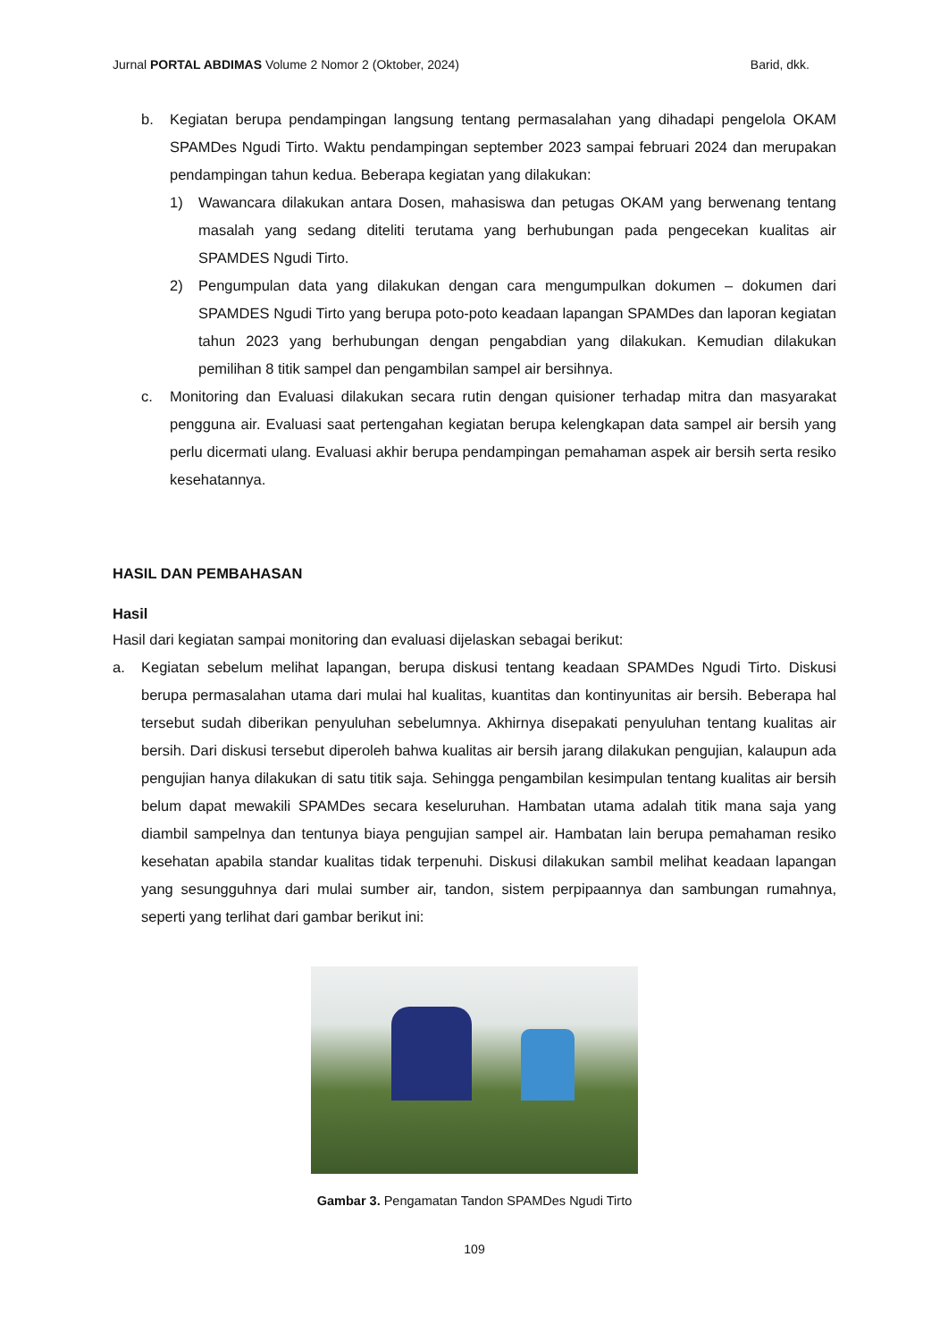Jurnal PORTAL ABDIMAS Volume 2 Nomor 2 (Oktober, 2024) Barid, dkk.
b. Kegiatan berupa pendampingan langsung tentang permasalahan yang dihadapi pengelola OKAM SPAMDes Ngudi Tirto. Waktu pendampingan september 2023 sampai februari 2024 dan merupakan pendampingan tahun kedua. Beberapa kegiatan yang dilakukan:
1) Wawancara dilakukan antara Dosen, mahasiswa dan petugas OKAM yang berwenang tentang masalah yang sedang diteliti terutama yang berhubungan pada pengecekan kualitas air SPAMDES Ngudi Tirto.
2) Pengumpulan data yang dilakukan dengan cara mengumpulkan dokumen – dokumen dari SPAMDES Ngudi Tirto yang berupa poto-poto keadaan lapangan SPAMDes dan laporan kegiatan tahun 2023 yang berhubungan dengan pengabdian yang dilakukan. Kemudian dilakukan pemilihan 8 titik sampel dan pengambilan sampel air bersihnya.
c. Monitoring dan Evaluasi dilakukan secara rutin dengan quisioner terhadap mitra dan masyarakat pengguna air. Evaluasi saat pertengahan kegiatan berupa kelengkapan data sampel air bersih yang perlu dicermati ulang. Evaluasi akhir berupa pendampingan pemahaman aspek air bersih serta resiko kesehatannya.
HASIL DAN PEMBAHASAN
Hasil
Hasil dari kegiatan sampai monitoring dan evaluasi dijelaskan sebagai berikut:
a. Kegiatan sebelum melihat lapangan, berupa diskusi tentang keadaan SPAMDes Ngudi Tirto. Diskusi berupa permasalahan utama dari mulai hal kualitas, kuantitas dan kontinyunitas air bersih. Beberapa hal tersebut sudah diberikan penyuluhan sebelumnya. Akhirnya disepakati penyuluhan tentang kualitas air bersih. Dari diskusi tersebut diperoleh bahwa kualitas air bersih jarang dilakukan pengujian, kalaupun ada pengujian hanya dilakukan di satu titik saja. Sehingga pengambilan kesimpulan tentang kualitas air bersih belum dapat mewakili SPAMDes secara keseluruhan. Hambatan utama adalah titik mana saja yang diambil sampelnya dan tentunya biaya pengujian sampel air. Hambatan lain berupa pemahaman resiko kesehatan apabila standar kualitas tidak terpenuhi. Diskusi dilakukan sambil melihat keadaan lapangan yang sesungguhnya dari mulai sumber air, tandon, sistem perpipaannya dan sambungan rumahnya, seperti yang terlihat dari gambar berikut ini:
Gambar 3. Pengamatan Tandon SPAMDes Ngudi Tirto
109